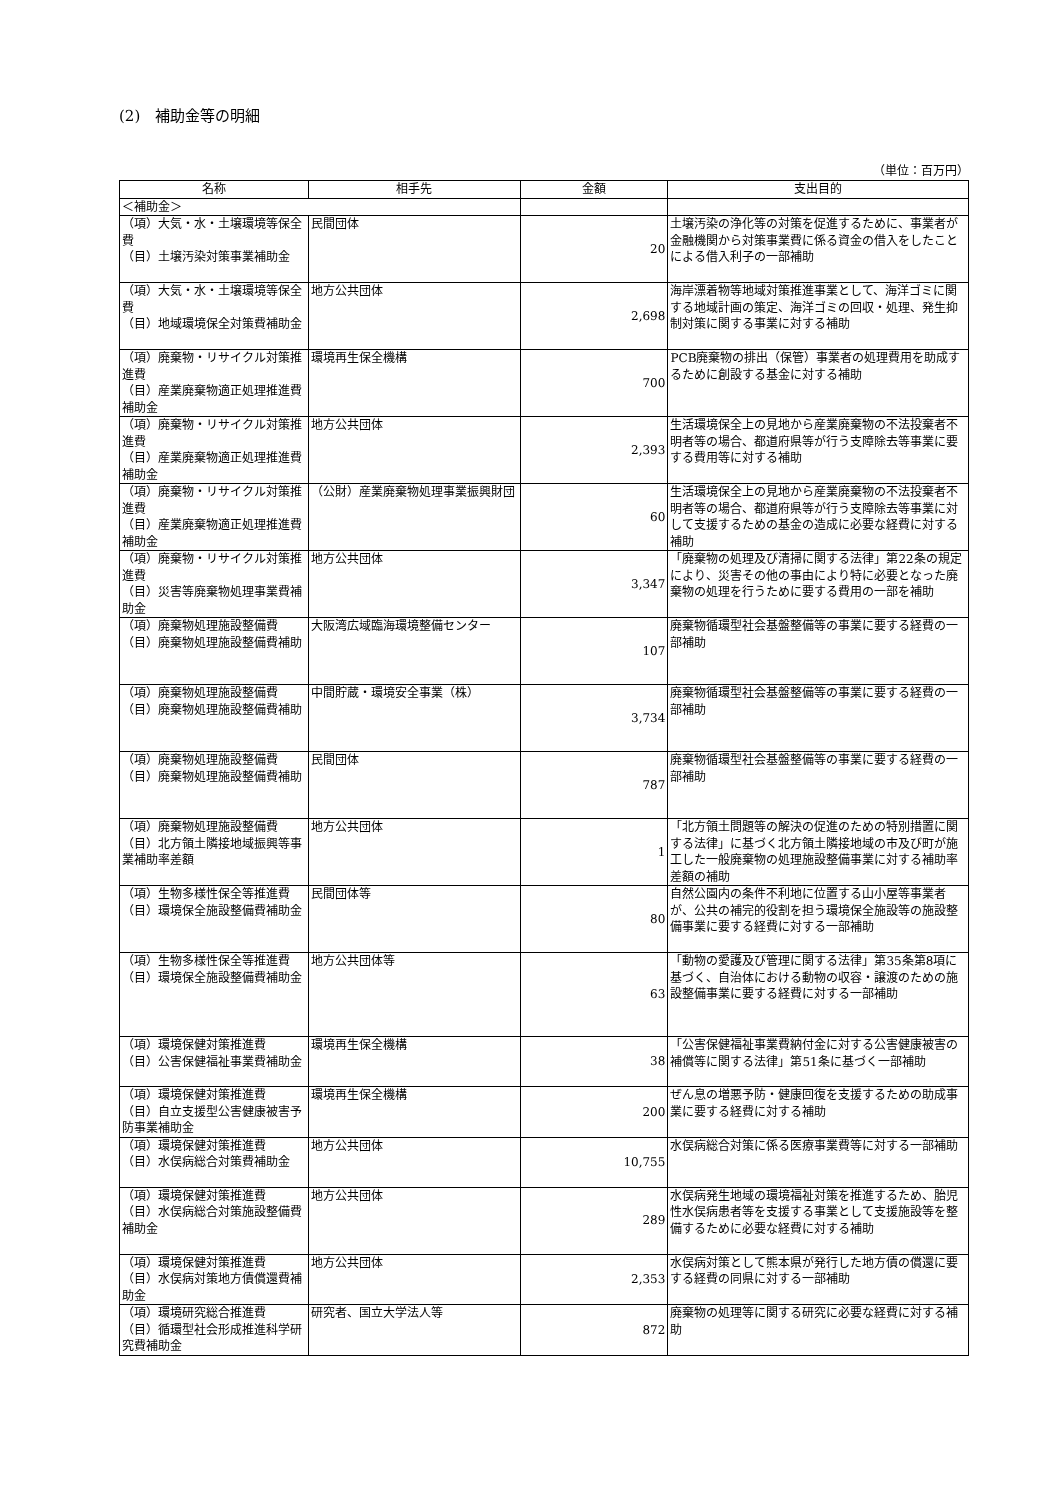(2)　補助金等の明細
（単位：百万円）
| 名称 | 相手先 | 金額 | 支出目的 |
| --- | --- | --- | --- |
| ＜補助金＞ | | | |
| （項）大気・水・土壌環境等保全費 （目）土壌汚染対策事業補助金 | 民間団体 | 20 | 土壌汚染の浄化等の対策を促進するために、事業者が金融機関から対策事業費に係る資金の借入をしたことによる借入利子の一部補助 |
| （項）大気・水・土壌環境等保全費 （目）地域環境保全対策費補助金 | 地方公共団体 | 2,698 | 海岸漂着物等地域対策推進事業として、海洋ゴミに関する地域計画の策定、海洋ゴミの回収・処理、発生抑制対策に関する事業に対する補助 |
| （項）廃棄物・リサイクル対策推進費 （目）産業廃棄物適正処理推進費補助金 | 環境再生保全機構 | 700 | PCB廃棄物の排出（保管）事業者の処理費用を助成するために創設する基金に対する補助 |
| （項）廃棄物・リサイクル対策推進費 （目）産業廃棄物適正処理推進費補助金 | 地方公共団体 | 2,393 | 生活環境保全上の見地から産業廃棄物の不法投棄者不明者等の場合、都道府県等が行う支障除去等事業に要する費用等に対する補助 |
| （項）廃棄物・リサイクル対策推進費 （目）産業廃棄物適正処理推進費補助金 | （公財）産業廃棄物処理事業振興財団 | 60 | 生活環境保全上の見地から産業廃棄物の不法投棄者不明者等の場合、都道府県等が行う支障除去等事業に対して支援するための基金の造成に必要な経費に対する補助 |
| （項）廃棄物・リサイクル対策推進費 （目）災害等廃棄物処理事業費補助金 | 地方公共団体 | 3,347 | 「廃棄物の処理及び清掃に関する法律」第22条の規定により、災害その他の事由により特に必要となった廃棄物の処理を行うために要する費用の一部を補助 |
| （項）廃棄物処理施設整備費 （目）廃棄物処理施設整備費補助 | 大阪湾広域臨海環境整備センター | 107 | 廃棄物循環型社会基盤整備等の事業に要する経費の一部補助 |
| （項）廃棄物処理施設整備費 （目）廃棄物処理施設整備費補助 | 中間貯蔵・環境安全事業（株） | 3,734 | 廃棄物循環型社会基盤整備等の事業に要する経費の一部補助 |
| （項）廃棄物処理施設整備費 （目）廃棄物処理施設整備費補助 | 民間団体 | 787 | 廃棄物循環型社会基盤整備等の事業に要する経費の一部補助 |
| （項）廃棄物処理施設整備費 （目）北方領土隣接地域振興等事業補助率差額 | 地方公共団体 | 1 | 「北方領土問題等の解決の促進のための特別措置に関する法律」に基づく北方領土隣接地域の市及び町が施工した一般廃棄物の処理施設整備事業に対する補助率差額の補助 |
| （項）生物多様性保全等推進費 （目）環境保全施設整備費補助金 | 民間団体等 | 80 | 自然公園内の条件不利地に位置する山小屋等事業者が、公共の補完的役割を担う環境保全施設等の施設整備事業に要する経費に対する一部補助 |
| （項）生物多様性保全等推進費 （目）環境保全施設整備費補助金 | 地方公共団体等 | 63 | 「動物の愛護及び管理に関する法律」第35条第8項に基づく、自治体における動物の収容・譲渡のための施設整備事業に要する経費に対する一部補助 |
| （項）環境保健対策推進費 （目）公害保健福祉事業費補助金 | 環境再生保全機構 | 38 | 「公害保健福祉事業費納付金に対する公害健康被害の補償等に関する法律」第51条に基づく一部補助 |
| （項）環境保健対策推進費 （目）自立支援型公害健康被害予防事業補助金 | 環境再生保全機構 | 200 | ぜん息の増悪予防・健康回復を支援するための助成事業に要する経費に対する補助 |
| （項）環境保健対策推進費 （目）水俣病総合対策費補助金 | 地方公共団体 | 10,755 | 水俣病総合対策に係る医療事業費等に対する一部補助 |
| （項）環境保健対策推進費 （目）水俣病総合対策施設整備費補助金 | 地方公共団体 | 289 | 水俣病発生地域の環境福祉対策を推進するため、胎児性水俣病患者等を支援する事業として支援施設等を整備するために必要な経費に対する補助 |
| （項）環境保健対策推進費 （目）水俣病対策地方債償還費補助金 | 地方公共団体 | 2,353 | 水俣病対策として熊本県が発行した地方債の償還に要する経費の同県に対する一部補助 |
| （項）環境研究総合推進費 （目）循環型社会形成推進科学研究費補助金 | 研究者、国立大学法人等 | 872 | 廃棄物の処理等に関する研究に必要な経費に対する補助 |